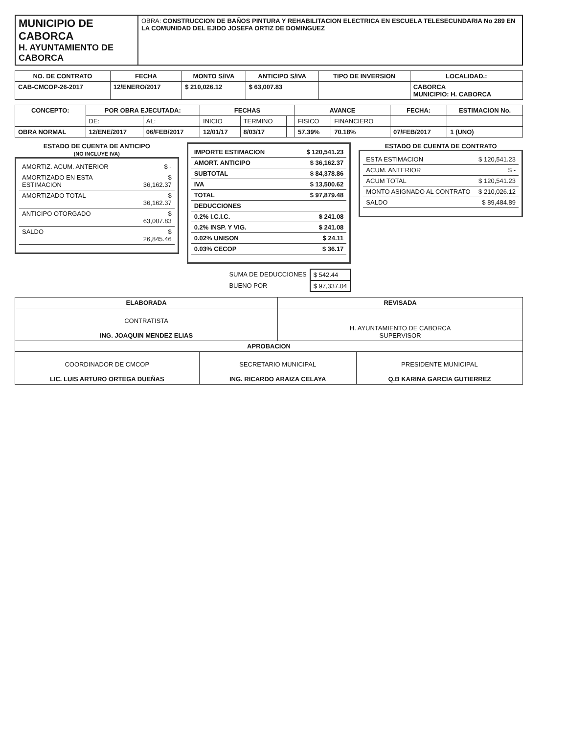| MUNICIPIO DE CABORCA H. AYUNTAMIENTO DE CABORCA | OBRA: CONSTRUCCION DE BAÑOS PINTURA Y REHABILITACION ELECTRICA EN ESCUELA TELESECUNDARIA No 289 EN LA COMUNIDAD DEL EJIDO JOSEFA ORTIZ DE DOMINGUEZ |
| NO. DE CONTRATO | FECHA | MONTO S/IVA | ANTICIPO S/IVA | TIPO DE INVERSION | LOCALIDAD.: |
| --- | --- | --- | --- | --- | --- |
| CAB-CMCOP-26-2017 | 12/ENERO/2017 | $ 210,026.12 | $ 63,007.83 | | CABORCA MUNICIPIO: H. CABORCA |
| CONCEPTO: | POR OBRA EJECUTADA: | | FECHAS | | | AVANCE | | FECHA: | ESTIMACION No. |
| --- | --- | --- | --- | --- | --- | --- | --- | --- | --- |
| | DE: | AL: | INICIO | TERMINO | | FISICO | FINANCIERO | | |
| OBRA NORMAL | 12/ENE/2017 | 06/FEB/2017 | 12/01/17 | 8/03/17 | | 57.39% | 70.18% | 07/FEB/2017 | 1 (UNO) |
ESTADO DE CUENTA DE ANTICIPO
(NO INCLUYE IVA)
| AMORTIZ. ACUM. ANTERIOR | $ - |
| AMORTIZADO EN ESTA ESTIMACION | $ 36,162.37 |
| AMORTIZADO TOTAL | $ 36,162.37 |
| ANTICIPO OTORGADO | $ 63,007.83 |
| SALDO | $ 26,845.46 |
| IMPORTE ESTIMACION | $ 120,541.23 |
| AMORT. ANTICIPO | $ 36,162.37 |
| SUBTOTAL | $ 84,378.86 |
| IVA | $ 13,500.62 |
| TOTAL | $ 97,879.48 |
| DEDUCCIONES | |
| 0.2% I.C.I.C. | $ 241.08 |
| 0.2% INSP. Y VIG. | $ 241.08 |
| 0.02% UNISON | $ 24.11 |
| 0.03% CECOP | $ 36.17 |
| SUMA DE DEDUCCIONES | $ 542.44 |
| BUENO POR | $ 97,337.04 |
ESTADO DE CUENTA DE CONTRATO
| ESTA ESTIMACION | $ 120,541.23 |
| ACUM. ANTERIOR | $ - |
| ACUM TOTAL | $ 120,541.23 |
| MONTO ASIGNADO AL CONTRATO | $ 210,026.12 |
| SALDO | $ 89,484.89 |
| ELABORADA | | REVISADA | |
| --- | --- | --- | --- |
| CONTRATISTA ING. JOAQUIN MENDEZ ELIAS | | H. AYUNTAMIENTO DE CABORCA SUPERVISOR | |
| APROBACION | | | |
| COORDINADOR DE CMCOP LIC. LUIS ARTURO ORTEGA DUEÑAS | SECRETARIO MUNICIPAL ING. RICARDO ARAIZA CELAYA | | PRESIDENTE MUNICIPAL Q.B KARINA GARCIA GUTIERREZ |